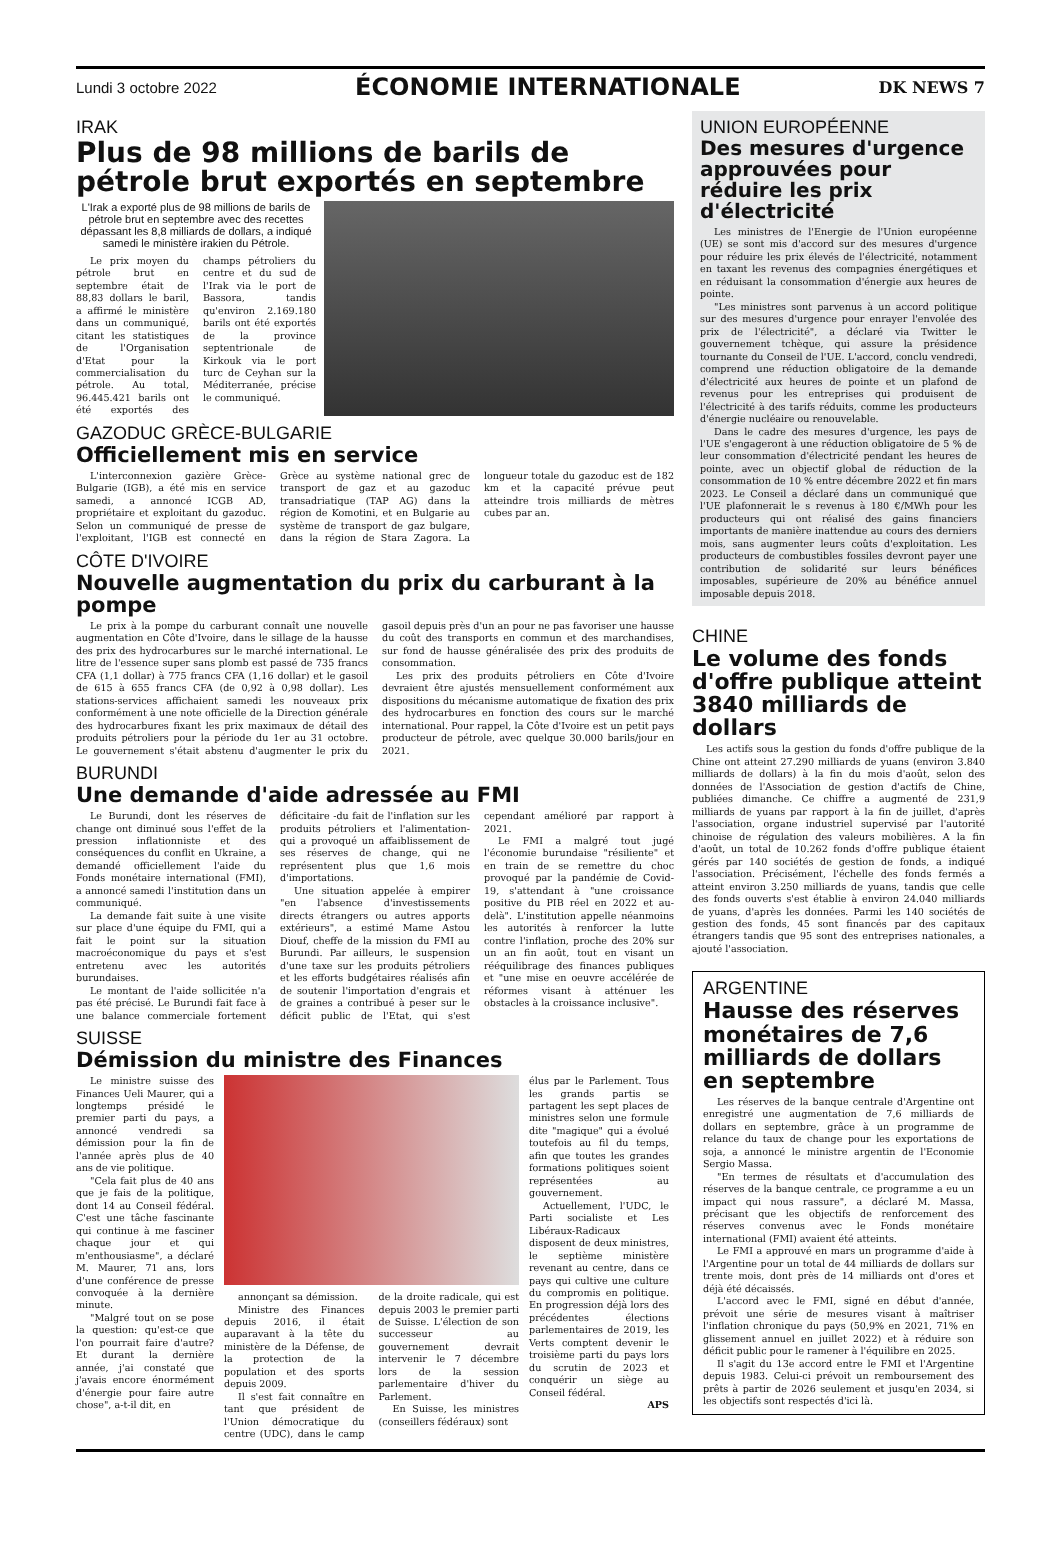Lundi 3 octobre 2022 ÉCONOMIE INTERNATIONALE DK NEWS 7
IRAK
Plus de 98 millions de barils de pétrole brut exportés en septembre
L'Irak a exporté plus de 98 millions de barils de pétrole brut en septembre avec des recettes dépassant les 8,8 milliards de dollars, a indiqué samedi le ministère irakien du Pétrole.
Le prix moyen du pétrole brut en septembre était de 88,83 dollars le baril, a affirmé le ministère dans un communiqué, citant les statistiques de l'Organisation d'Etat pour la commercialisation du pétrole. Au total, 96.445.421 barils ont été exportés des champs pétroliers du centre et du sud de l'Irak via le port de Bassora, tandis qu'environ 2.169.180 barils ont été exportés de la province septentrionale de Kirkouk via le port turc de Ceyhan sur la Méditerranée, précise le communiqué.
GAZODUC GRÈCE-BULGARIE
Officiellement mis en service
L'interconnexion gazière Grèce-Bulgarie (IGB), a été mis en service samedi, a annoncé ICGB AD, propriétaire et exploitant du gazoduc. Selon un communiqué de presse de l'exploitant, l'IGB est connecté en Grèce au système national grec de transport de gaz et au gazoduc transadriatique (TAP AG) dans la région de Komotini, et en Bulgarie au système de transport de gaz bulgare, dans la région de Stara Zagora. La longueur totale du gazoduc est de 182 km et la capacité prévue peut atteindre trois milliards de mètres cubes par an.
CÔTE D'IVOIRE
Nouvelle augmentation du prix du carburant à la pompe
Le prix à la pompe du carburant connaît une nouvelle augmentation en Côte d'Ivoire, dans le sillage de la hausse des prix des hydrocarbures sur le marché international. Le litre de l'essence super sans plomb est passé de 735 francs CFA (1,1 dollar) à 775 francs CFA (1,16 dollar) et le gasoil de 615 à 655 francs CFA (de 0,92 à 0,98 dollar). Les stations-services affichaient samedi les nouveaux prix conformément à une note officielle de la Direction générale des hydrocarbures fixant les prix maximaux de détail des produits pétroliers pour la période du 1er au 31 octobre. Le gouvernement s'était abstenu d'augmenter le prix du gasoil depuis près d'un an pour ne pas favoriser une hausse du coût des transports en commun et des marchandises, sur fond de hausse généralisée des prix des produits de consommation.
Les prix des produits pétroliers en Côte d'Ivoire devraient être ajustés mensuellement conformément aux dispositions du mécanisme automatique de fixation des prix des hydrocarbures en fonction des cours sur le marché international. Pour rappel, la Côte d'Ivoire est un petit pays producteur de pétrole, avec quelque 30.000 barils/jour en 2021.
BURUNDI
Une demande d'aide adressée au FMI
Le Burundi, dont les réserves de change ont diminué sous l'effet de la pression inflationniste et des conséquences du conflit en Ukraine, a demandé officiellement l'aide du Fonds monétaire international (FMI), a annoncé samedi l'institution dans un communiqué.
La demande fait suite à une visite sur place d'une équipe du FMI, qui a fait le point sur la situation macroéconomique du pays et s'est entretenu avec les autorités burundaises.
Le montant de l'aide sollicitée n'a pas été précisé. Le Burundi fait face à une balance commerciale fortement déficitaire -du fait de l'inflation sur les produits pétroliers et l'alimentation- qui a provoqué un affaiblissement de ses réserves de change, qui ne représentent plus que 1,6 mois d'importations.
Une situation appelée à empirer "en l'absence d'investissements directs étrangers ou autres apports extérieurs", a estimé Mame Astou Diouf, cheffe de la mission du FMI au Burundi. Par ailleurs, le suspension d'une taxe sur les produits pétroliers et les efforts budgétaires réalisés afin de soutenir l'importation d'engrais et de graines a contribué à peser sur le déficit public de l'Etat, qui s'est cependant amélioré par rapport à 2021.
Le FMI a malgré tout jugé l'économie burundaise "résiliente" et en train de se remettre du choc provoqué par la pandémie de Covid-19, s'attendant à "une croissance positive du PIB réel en 2022 et au-delà". L'institution appelle néanmoins les autorités à renforcer la lutte contre l'inflation, proche des 20% sur un an fin août, tout en visant un rééquilibrage des finances publiques et "une mise en oeuvre accélérée de réformes visant à atténuer les obstacles à la croissance inclusive".
SUISSE
Démission du ministre des Finances
Le ministre suisse des Finances Ueli Maurer, qui a longtemps présidé le premier parti du pays, a annoncé vendredi sa démission pour la fin de l'année après plus de 40 ans de vie politique.
"Cela fait plus de 40 ans que je fais de la politique, dont 14 au Conseil fédéral. C'est une tâche fascinante qui continue à me fasciner chaque jour et qui m'enthousiasme", a déclaré M. Maurer, 71 ans, lors d'une conférence de presse convoquée à la dernière minute.
"Malgré tout on se pose la question: qu'est-ce que l'on pourrait faire d'autre? Et durant la dernière année, j'ai constaté que j'avais encore énormément d'énergie pour faire autre chose", a-t-il dit, en
annonçant sa démission.
Ministre des Finances depuis 2016, il était auparavant à la tête du ministère de la Défense, de la protection de la population et des sports depuis 2009.
Il s'est fait connaître en tant que président de l'Union démocratique du centre (UDC), dans le camp de la droite radicale, qui est depuis 2003 le premier parti de Suisse. L'élection de son successeur au gouvernement devrait intervenir le 7 décembre lors de la session parlementaire d'hiver du Parlement.
En Suisse, les ministres (conseillers fédéraux) sont
élus par le Parlement. Tous les grands partis se partagent les sept places de ministres selon une formule dite "magique" qui a évolué toutefois au fil du temps, afin que toutes les grandes formations politiques soient représentées au gouvernement.
Actuellement, l'UDC, le Parti socialiste et Les Libéraux-Radicaux disposent de deux ministres, le septième ministère revenant au centre, dans ce pays qui cultive une culture du compromis en politique. En progression déjà lors des précédentes élections parlementaires de 2019, les Verts comptent devenir le troisième parti du pays lors du scrutin de 2023 et conquérir un siège au Conseil fédéral.
APS
UNION EUROPÉENNE
Des mesures d'urgence approuvées pour réduire les prix d'électricité
Les ministres de l'Energie de l'Union européenne (UE) se sont mis d'accord sur des mesures d'urgence pour réduire les prix élevés de l'électricité, notamment en taxant les revenus des compagnies énergétiques et en réduisant la consommation d'énergie aux heures de pointe.
"Les ministres sont parvenus à un accord politique sur des mesures d'urgence pour enrayer l'envolée des prix de l'électricité", a déclaré via Twitter le gouvernement tchèque, qui assure la présidence tournante du Conseil de l'UE. L'accord, conclu vendredi, comprend une réduction obligatoire de la demande d'électricité aux heures de pointe et un plafond de revenus pour les entreprises qui produisent de l'électricité à des tarifs réduits, comme les producteurs d'énergie nucléaire ou renouvelable.
Dans le cadre des mesures d'urgence, les pays de l'UE s'engageront à une réduction obligatoire de 5 % de leur consommation d'électricité pendant les heures de pointe, avec un objectif global de réduction de la consommation de 10 % entre décembre 2022 et fin mars 2023. Le Conseil a déclaré dans un communiqué que l'UE plafonnerait le s revenus à 180 €/MWh pour les producteurs qui ont réalisé des gains financiers importants de manière inattendue au cours des derniers mois, sans augmenter leurs coûts d'exploitation. Les producteurs de combustibles fossiles devront payer une contribution de solidarité sur leurs bénéfices imposables, supérieure de 20% au bénéfice annuel imposable depuis 2018.
CHINE
Le volume des fonds d'offre publique atteint 3840 milliards de dollars
Les actifs sous la gestion du fonds d'offre publique de la Chine ont atteint 27.290 milliards de yuans (environ 3.840 milliards de dollars) à la fin du mois d'août, selon des données de l'Association de gestion d'actifs de Chine, publiées dimanche. Ce chiffre a augmenté de 231,9 milliards de yuans par rapport à la fin de juillet, d'après l'association, organe industriel supervisé par l'autorité chinoise de régulation des valeurs mobilières. A la fin d'août, un total de 10.262 fonds d'offre publique étaient gérés par 140 sociétés de gestion de fonds, a indiqué l'association. Précisément, l'échelle des fonds fermés a atteint environ 3.250 milliards de yuans, tandis que celle des fonds ouverts s'est établie à environ 24.040 milliards de yuans, d'après les données. Parmi les 140 sociétés de gestion des fonds, 45 sont financés par des capitaux étrangers tandis que 95 sont des entreprises nationales, a ajouté l'association.
ARGENTINE
Hausse des réserves monétaires de 7,6 milliards de dollars en septembre
Les réserves de la banque centrale d'Argentine ont enregistré une augmentation de 7,6 milliards de dollars en septembre, grâce à un programme de relance du taux de change pour les exportations de soja, a annoncé le ministre argentin de l'Economie Sergio Massa.
"En termes de résultats et d'accumulation des réserves de la banque centrale, ce programme a eu un impact qui nous rassure", a déclaré M. Massa, précisant que les objectifs de renforcement des réserves convenus avec le Fonds monétaire international (FMI) avaient été atteints.
Le FMI a approuvé en mars un programme d'aide à l'Argentine pour un total de 44 milliards de dollars sur trente mois, dont près de 14 milliards ont d'ores et déjà été décaissés.
L'accord avec le FMI, signé en début d'année, prévoit une série de mesures visant à maîtriser l'inflation chronique du pays (50,9% en 2021, 71% en glissement annuel en juillet 2022) et à réduire son déficit public pour le ramener à l'équilibre en 2025.
Il s'agit du 13e accord entre le FMI et l'Argentine depuis 1983. Celui-ci prévoit un remboursement des prêts à partir de 2026 seulement et jusqu'en 2034, si les objectifs sont respectés d'ici là.